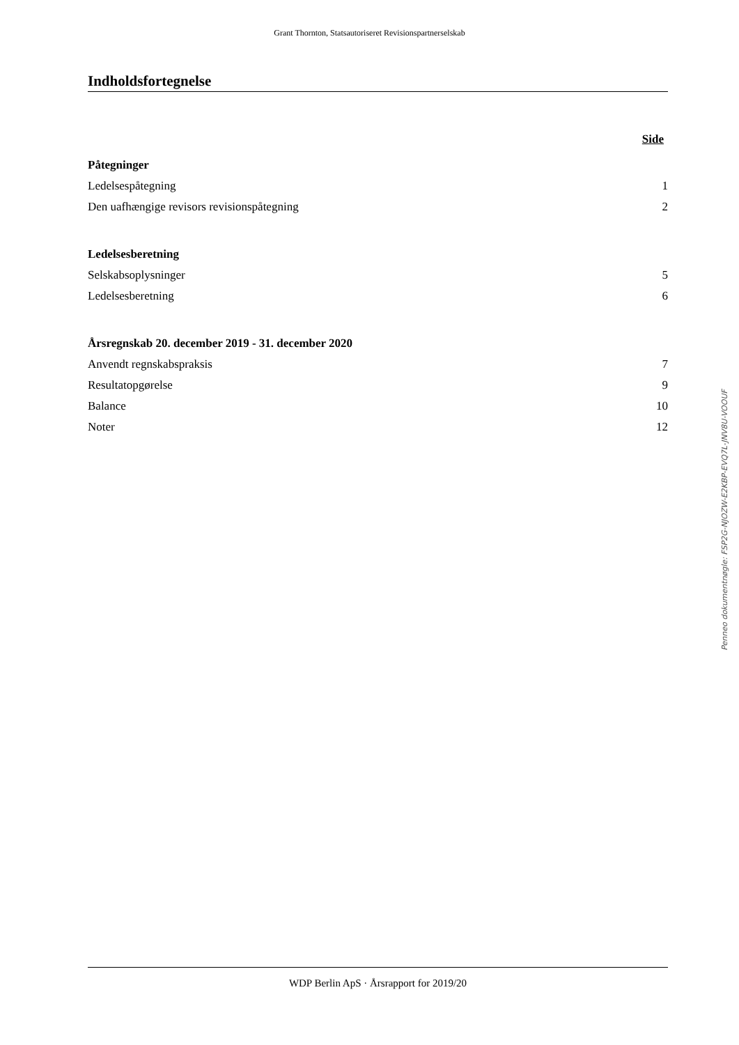Grant Thornton, Statsautoriseret Revisionspartnerselskab
Indholdsfortegnelse
Side
Påtegninger
Ledelsespåtegning 1
Den uafhængige revisors revisionspåtegning 2
Ledelsesberetning
Selskabsoplysninger 5
Ledelsesberetning 6
Årsregnskab 20. december 2019 - 31. december 2020
Anvendt regnskabspraksis 7
Resultatopgørelse 9
Balance 10
Noter 12
Penneo dokumentnøgle: FSP2G-NJOZW-E2KBP-EVQ7L-JNV8U-VOOUF
WDP Berlin ApS · Årsrapport for 2019/20